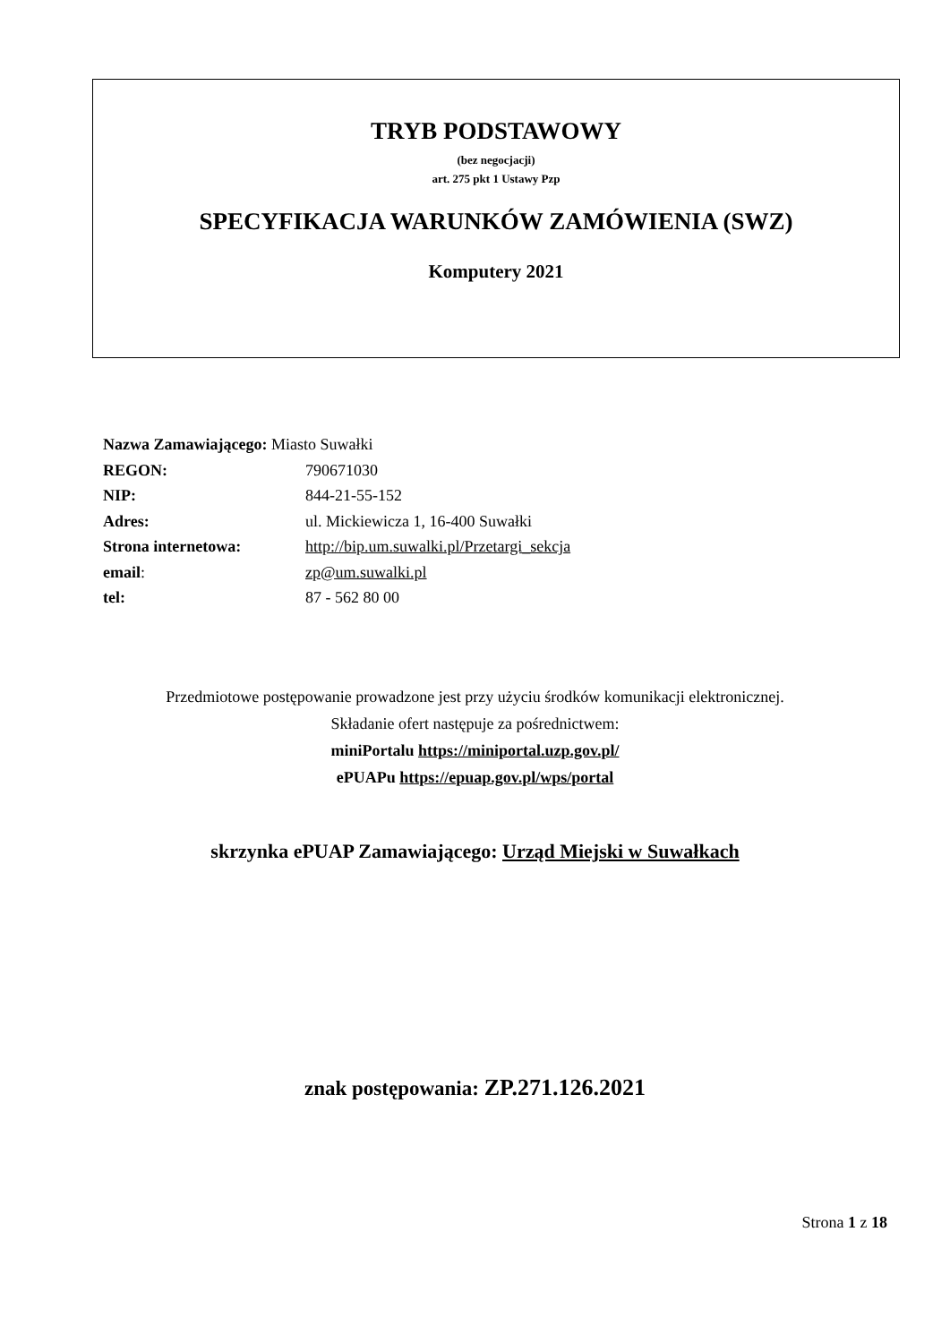TRYB PODSTAWOWY
(bez negocjacji)
art. 275 pkt 1 Ustawy Pzp
SPECYFIKACJA WARUNKÓW ZAMÓWIENIA (SWZ)
Komputery 2021
| Nazwa Zamawiającego: Miasto Suwałki | |
| REGON: | 790671030 |
| NIP: | 844-21-55-152 |
| Adres: | ul. Mickiewicza 1, 16-400 Suwałki |
| Strona internetowa: | http://bip.um.suwalki.pl/Przetargi_sekcja |
| email : | zp@um.suwalki.pl |
| tel: | 87 - 562 80 00 |
Przedmiotowe postępowanie prowadzone jest przy użyciu środków komunikacji elektronicznej.
Składanie ofert następuje za pośrednictwem:
miniPortalu https://miniportal.uzp.gov.pl/
ePUAPu https://epuap.gov.pl/wps/portal
skrzynka ePUAP Zamawiającego: Urząd Miejski w Suwałkach
znak postępowania: ZP.271.126.2021
Strona 1 z 18